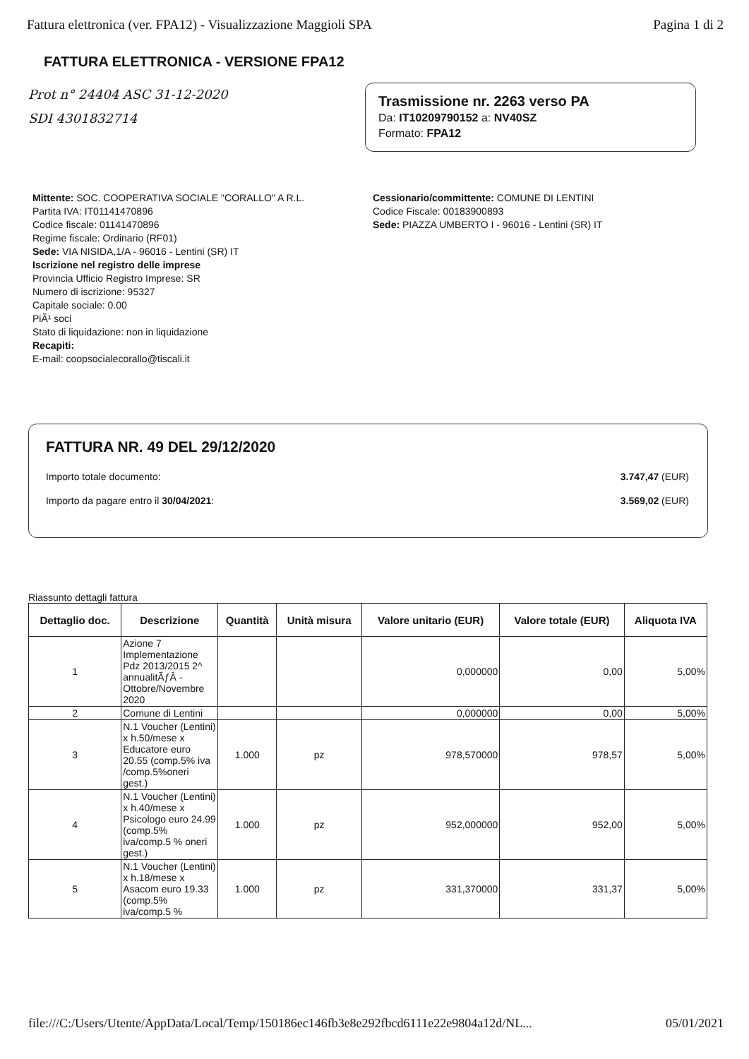Fattura elettronica (ver. FPA12) - Visualizzazione Maggioli SPA Pagina 1 di 2
FATTURA ELETTRONICA - VERSIONE FPA12
Prot n° 24404 ASC 31-12-2020
SDI 4301832714
Trasmissione nr. 2263 verso PA
Da: IT10209790152 a: NV40SZ
Formato: FPA12
Mittente: SOC. COOPERATIVA SOCIALE "CORALLO" A R.L.
Partita IVA: IT01141470896
Codice fiscale: 01141470896
Regime fiscale: Ordinario (RF01)
Sede: VIA NISIDA,1/A - 96016 - Lentini (SR) IT
Iscrizione nel registro delle imprese
Provincia Ufficio Registro Imprese: SR
Numero di iscrizione: 95327
Capitale sociale: 0.00
PiÃ¹ soci
Stato di liquidazione: non in liquidazione
Recapiti:
E-mail: coopsocialecorallo@tiscali.it
Cessionario/committente: COMUNE DI LENTINI
Codice Fiscale: 00183900893
Sede: PIAZZA UMBERTO I - 96016 - Lentini (SR) IT
FATTURA NR. 49 DEL 29/12/2020
Importo totale documento: 3.747,47 (EUR)
Importo da pagare entro il 30/04/2021: 3.569,02 (EUR)
Riassunto dettagli fattura
| Dettaglio doc. | Descrizione | Quantità | Unità misura | Valore unitario (EUR) | Valore totale (EUR) | Aliquota IVA |
| --- | --- | --- | --- | --- | --- | --- |
| 1 | Azione 7 Implementazione Pdz 2013/2015 2^ annualitÃƒÂ - Ottobre/Novembre 2020 | | | 0,000000 | 0,00 | 5,00% |
| 2 | Comune di Lentini | | | 0,000000 | 0,00 | 5,00% |
| 3 | N.1 Voucher (Lentini) x h.50/mese x Educatore euro 20.55 (comp.5% iva /comp.5%oneri gest.) | 1.000 | pz | 978,570000 | 978,57 | 5,00% |
| 4 | N.1 Voucher (Lentini) x h.40/mese x Psicologo euro 24.99 (comp.5% iva/comp.5 % oneri gest.) | 1.000 | pz | 952,000000 | 952,00 | 5,00% |
| 5 | N.1 Voucher (Lentini) x h.18/mese x Asacom euro 19.33 (comp.5% iva/comp.5 % | 1.000 | pz | 331,370000 | 331,37 | 5,00% |
file:///C:/Users/Utente/AppData/Local/Temp/150186ec146fb3e8e292fbcd6111e22e9804a12d/NL... 05/01/2021